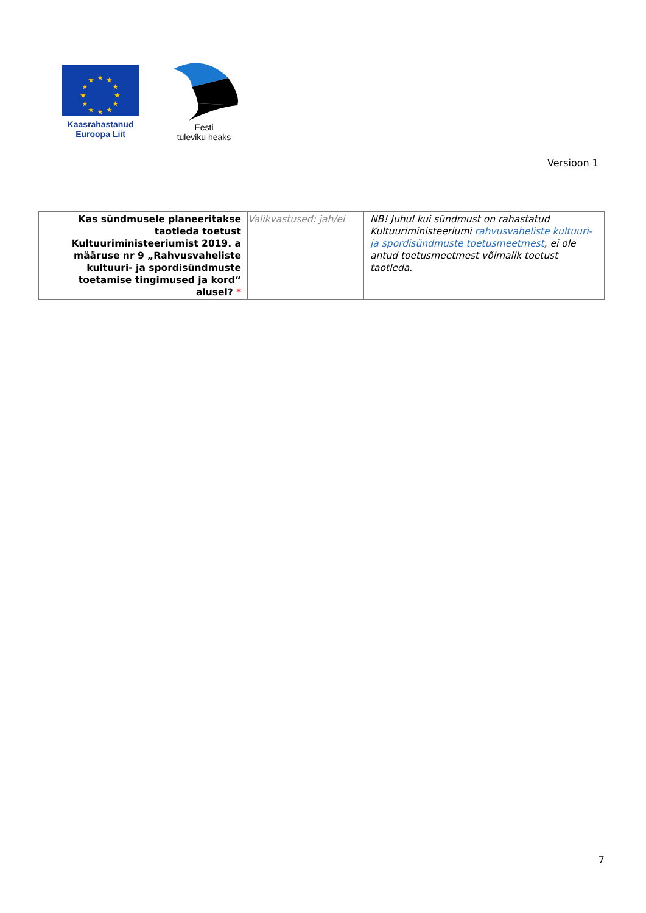★
★
★
★
★
★
★
★
★
★
★
★
Kaasrahastanud
Euroopa Liit
Eesti
tuleviku heaks
Versioon 1
| Kas sündmusele planeeritakse taotleda toetust Kultuuriministeeriumist 2019. a määruse nr 9 „Rahvusvaheliste kultuuri- ja spordisündmuste toetamise tingimused ja kord“ alusel? * | Valikvastused: jah/ei | NB! Juhul kui sündmust on rahastatud Kultuuriministeeriumi rahvusvaheliste kultuuri- ja spordisündmuste toetusmeetmest , ei ole antud toetusmeetmest võimalik toetust taotleda. |
7